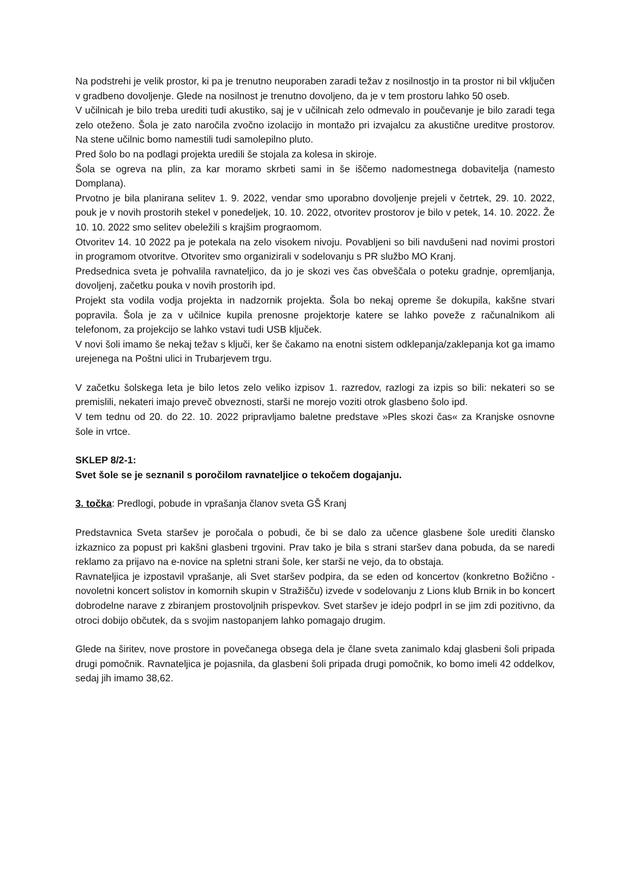Na podstrehi je velik prostor, ki pa je trenutno neuporaben zaradi težav z nosilnostjo in ta prostor ni bil vključen v gradbeno dovoljenje. Glede na nosilnost je trenutno dovoljeno, da je v tem prostoru lahko 50 oseb.
V učilnicah je bilo treba urediti tudi akustiko, saj je v učilnicah zelo odmevalo in poučevanje je bilo zaradi tega zelo oteženo. Šola je zato naročila zvočno izolacijo in montažo pri izvajalcu za akustične ureditve prostorov. Na stene učilnic bomo namestili tudi samolepilno pluto.
Pred šolo bo na podlagi projekta uredili še stojala za kolesa in skiroje.
Šola se ogreva na plin, za kar moramo skrbeti sami in še iščemo nadomestnega dobavitelja (namesto Domplana).
Prvotno je bila planirana selitev 1. 9. 2022, vendar smo uporabno dovoljenje prejeli v četrtek, 29. 10. 2022, pouk je v novih prostorih stekel v ponedeljek, 10. 10. 2022, otvoritev prostorov je bilo v petek, 14. 10. 2022. Že 10. 10. 2022 smo selitev obeležili s krajšim prograomom.
Otvoritev 14. 10 2022 pa je potekala na zelo visokem nivoju. Povabljeni so bili navdušeni nad novimi prostori in programom otvoritve. Otvoritev smo organizirali v sodelovanju s PR službo MO Kranj.
Predsednica sveta je pohvalila ravnateljico, da jo je skozi ves čas obveščala o poteku gradnje, opremljanja, dovoljenj, začetku pouka v novih prostorih ipd.
Projekt sta vodila vodja projekta in nadzornik projekta. Šola bo nekaj opreme še dokupila, kakšne stvari popravila. Šola je za v učilnice kupila prenosne projektorje katere se lahko poveže z računalnikom ali telefonom, za projekcijo se lahko vstavi tudi USB ključek.
V novi šoli imamo še nekaj težav s ključi, ker še čakamo na enotni sistem odklepanja/zaklepanja kot ga imamo urejenega na Poštni ulici in Trubarjevem trgu.
V začetku šolskega leta je bilo letos zelo veliko izpisov 1. razredov, razlogi za izpis so bili: nekateri so se premislili, nekateri imajo preveč obveznosti, starši ne morejo voziti otrok glasbeno šolo ipd.
V tem tednu od 20. do 22. 10. 2022 pripravljamo baletne predstave »Ples skozi čas« za Kranjske osnovne šole in vrtce.
SKLEP 8/2-1:
Svet šole se je seznanil s poročilom ravnateljice o tekočem dogajanju.
3. točka: Predlogi, pobude in vprašanja članov sveta GŠ Kranj
Predstavnica Sveta staršev je poročala o pobudi, če bi se dalo za učence glasbene šole urediti člansko izkaznico za popust pri kakšni glasbeni trgovini. Prav tako je bila s strani staršev dana pobuda, da se naredi reklamo za prijavo na e-novice na spletni strani šole, ker starši ne vejo, da to obstaja.
Ravnateljica je izpostavil vprašanje, ali Svet staršev podpira, da se eden od koncertov (konkretno Božično -novoletni koncert solistov in komornih skupin v Stražišču) izvede v sodelovanju z Lions klub Brnik in bo koncert dobrodelne narave z zbiranjem prostovoljnih prispevkov. Svet staršev je idejo podprl in se jim zdi pozitivno, da otroci dobijo občutek, da s svojim nastopanjem lahko pomagajo drugim.
Glede na širitev, nove prostore in povečanega obsega dela je člane sveta zanimalo kdaj glasbeni šoli pripada drugi pomočnik. Ravnateljica je pojasnila, da glasbeni šoli pripada drugi pomočnik, ko bomo imeli 42 oddelkov, sedaj jih imamo 38,62.